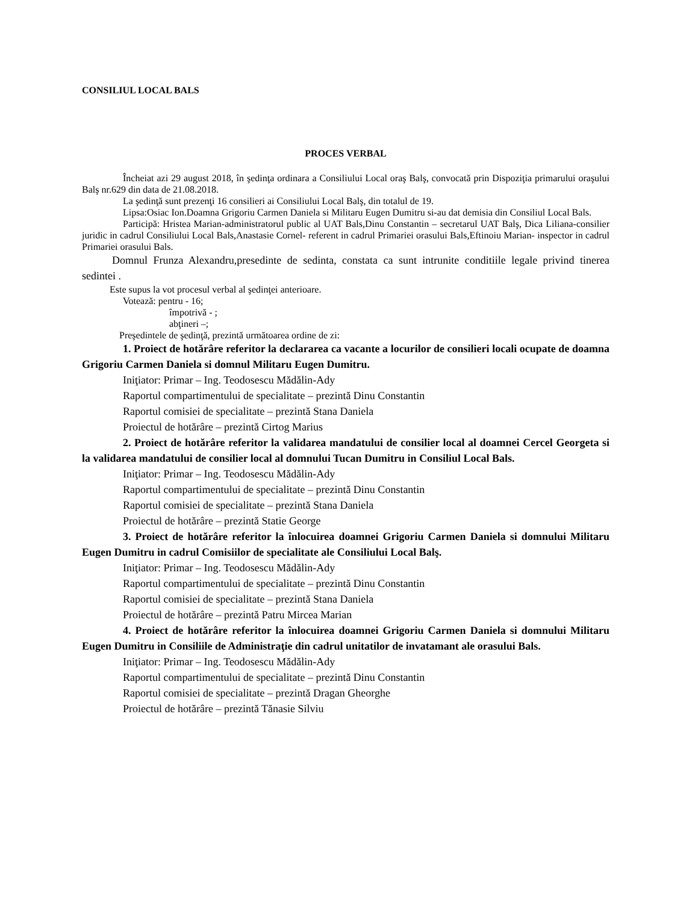CONSILIUL LOCAL BALS
PROCES VERBAL
Încheiat azi 29 august 2018, în şedinţa ordinara a Consiliului Local oraş Balş, convocată prin Dispoziţia primarului oraşului Balş nr.629 din data de 21.08.2018.
La şedinţă sunt prezenţi 16 consilieri ai Consiliului Local Balş, din totalul de 19.
Lipsa:Osiac Ion.Doamna Grigoriu Carmen Daniela si Militaru Eugen Dumitru si-au dat demisia din Consiliul Local Bals.
Participă: Hristea Marian-administratorul public al UAT Bals,Dinu Constantin – secretarul UAT Balş, Dica Liliana-consilier juridic in cadrul Consiliului Local Bals,Anastasie Cornel- referent in cadrul Primariei orasului Bals,Eftinoiu Marian- inspector in cadrul Primariei orasului Bals.
Domnul Frunza Alexandru,presedinte de sedinta, constata ca sunt intrunite conditiile legale privind tinerea sedintei .
Este supus la vot procesul verbal al şedinţei anterioare.
Votează: pentru - 16;
împotrivă - ;
abţineri –;
Preşedintele de şedinţă, prezintă următoarea ordine de zi:
1. Proiect de hotărâre referitor la declararea ca vacante a locurilor de consilieri locali ocupate de doamna Grigoriu Carmen Daniela si domnul Militaru Eugen Dumitru.
Iniţiator: Primar – Ing. Teodosescu Mădălin-Ady
Raportul compartimentului de specialitate – prezintă Dinu Constantin
Raportul comisiei de specialitate – prezintă Stana Daniela
Proiectul de hotărâre – prezintă Cirtog Marius
2. Proiect de hotărâre referitor la validarea mandatului de consilier local al doamnei Cercel Georgeta si la validarea mandatului de consilier local al domnului Tucan Dumitru in Consiliul Local Bals.
Iniţiator: Primar – Ing. Teodosescu Mădălin-Ady
Raportul compartimentului de specialitate – prezintă Dinu Constantin
Raportul comisiei de specialitate – prezintă Stana Daniela
Proiectul de hotărâre – prezintă Statie George
3. Proiect de hotărâre referitor la înlocuirea doamnei Grigoriu Carmen Daniela si domnului Militaru Eugen Dumitru in cadrul Comisiilor de specialitate ale Consiliului Local Balş.
Iniţiator: Primar – Ing. Teodosescu Mădălin-Ady
Raportul compartimentului de specialitate – prezintă Dinu Constantin
Raportul comisiei de specialitate – prezintă Stana Daniela
Proiectul de hotărâre – prezintă Patru Mircea Marian
4. Proiect de hotărâre referitor la înlocuirea doamnei Grigoriu Carmen Daniela si domnului Militaru Eugen Dumitru in Consiliile de Administraţie din cadrul unitatilor de invatamant ale orasului Bals.
Iniţiator: Primar – Ing. Teodosescu Mădălin-Ady
Raportul compartimentului de specialitate – prezintă Dinu Constantin
Raportul comisiei de specialitate – prezintă Dragan Gheorghe
Proiectul de hotărâre – prezintă Tănasie Silviu